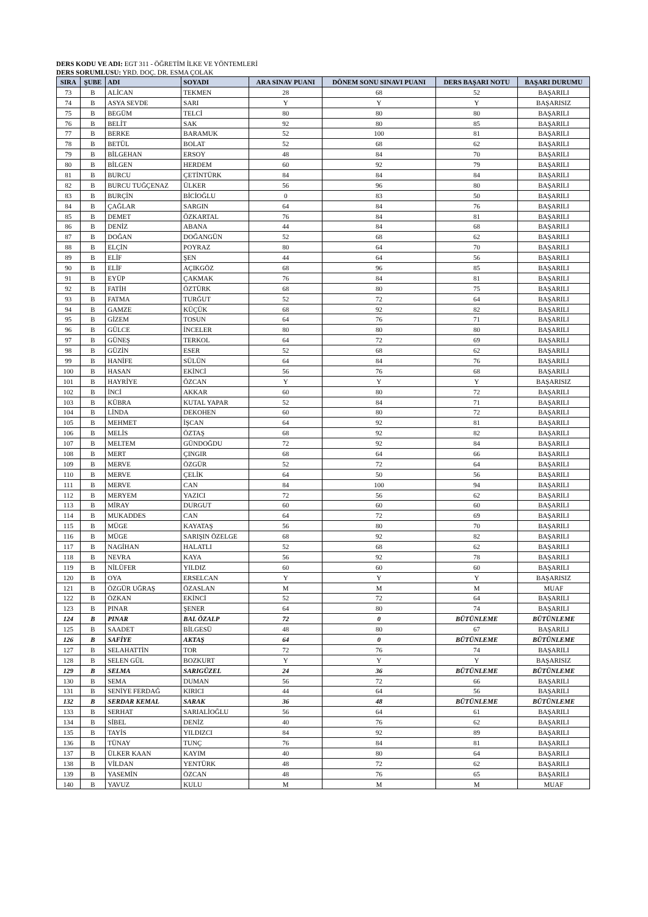DERS KODU VE ADI: EGT 311 - ÖĞRETİM İLKE VE YÖNTEMLERİ
DERS SORUMLUSU: YRD. DOÇ. DR. ESMA ÇOLAK
| SIRA | ŞUBE | ADI | SOYADI | ARA SINAV PUANI | DÖNEM SONU SINAVI PUANI | DERS BAŞARI NOTU | BAŞARI DURUMU |
| --- | --- | --- | --- | --- | --- | --- | --- |
| 73 | B | ALİCAN | TEKMEN | 28 | 68 | 52 | BAŞARILI |
| 74 | B | ASYA SEVDE | SARI | Y | Y | Y | BAŞARISIZ |
| 75 | B | BEGÜM | TELCİ | 80 | 80 | 80 | BAŞARILI |
| 76 | B | BELİT | SAK | 92 | 80 | 85 | BAŞARILI |
| 77 | B | BERKE | BARAMUK | 52 | 100 | 81 | BAŞARILI |
| 78 | B | BETÜL | BOLAT | 52 | 68 | 62 | BAŞARILI |
| 79 | B | BİLGEHAN | ERSOY | 48 | 84 | 70 | BAŞARILI |
| 80 | B | BİLGEN | HERDEM | 60 | 92 | 79 | BAŞARILI |
| 81 | B | BURCU | ÇETİNTÜRK | 84 | 84 | 84 | BAŞARILI |
| 82 | B | BURCU TUĞÇENAZ | ÜLKER | 56 | 96 | 80 | BAŞARILI |
| 83 | B | BURÇİN | BİCİOĞLU | 0 | 83 | 50 | BAŞARILI |
| 84 | B | ÇAĞLAR | SARGIN | 64 | 84 | 76 | BAŞARILI |
| 85 | B | DEMET | ÖZKARTAL | 76 | 84 | 81 | BAŞARILI |
| 86 | B | DENİZ | ABANA | 44 | 84 | 68 | BAŞARILI |
| 87 | B | DOĞAN | DOĞANGÜN | 52 | 68 | 62 | BAŞARILI |
| 88 | B | ELÇİN | POYRAZ | 80 | 64 | 70 | BAŞARILI |
| 89 | B | ELİF | ŞEN | 44 | 64 | 56 | BAŞARILI |
| 90 | B | ELİF | AÇIKGÖZ | 68 | 96 | 85 | BAŞARILI |
| 91 | B | EYÜP | ÇAKMAK | 76 | 84 | 81 | BAŞARILI |
| 92 | B | FATİH | ÖZTÜRK | 68 | 80 | 75 | BAŞARILI |
| 93 | B | FATMA | TURĞUT | 52 | 72 | 64 | BAŞARILI |
| 94 | B | GAMZE | KÜÇÜK | 68 | 92 | 82 | BAŞARILI |
| 95 | B | GİZEM | TOSUN | 64 | 76 | 71 | BAŞARILI |
| 96 | B | GÜLCE | İNCELER | 80 | 80 | 80 | BAŞARILI |
| 97 | B | GÜNEŞ | TERKOL | 64 | 72 | 69 | BAŞARILI |
| 98 | B | GÜZİN | ESER | 52 | 68 | 62 | BAŞARILI |
| 99 | B | HANİFE | SÜLÜN | 64 | 84 | 76 | BAŞARILI |
| 100 | B | HASAN | EKİNCİ | 56 | 76 | 68 | BAŞARILI |
| 101 | B | HAYRİYE | ÖZCAN | Y | Y | Y | BAŞARISIZ |
| 102 | B | İNCİ | AKKAR | 60 | 80 | 72 | BAŞARILI |
| 103 | B | KÜBRA | KUTAL YAPAR | 52 | 84 | 71 | BAŞARILI |
| 104 | B | LİNDA | DEKOHEN | 60 | 80 | 72 | BAŞARILI |
| 105 | B | MEHMET | İŞCAN | 64 | 92 | 81 | BAŞARILI |
| 106 | B | MELİS | ÖZTAŞ | 68 | 92 | 82 | BAŞARILI |
| 107 | B | MELTEM | GÜNDOĞDU | 72 | 92 | 84 | BAŞARILI |
| 108 | B | MERT | ÇINGIR | 68 | 64 | 66 | BAŞARILI |
| 109 | B | MERVE | ÖZGÜR | 52 | 72 | 64 | BAŞARILI |
| 110 | B | MERVE | ÇELİK | 64 | 50 | 56 | BAŞARILI |
| 111 | B | MERVE | CAN | 84 | 100 | 94 | BAŞARILI |
| 112 | B | MERYEM | YAZICI | 72 | 56 | 62 | BAŞARILI |
| 113 | B | MİRAY | DURGUT | 60 | 60 | 60 | BAŞARILI |
| 114 | B | MUKADDES | CAN | 64 | 72 | 69 | BAŞARILI |
| 115 | B | MÜGE | KAYATAŞ | 56 | 80 | 70 | BAŞARILI |
| 116 | B | MÜGE | SARIŞIN ÖZELGE | 68 | 92 | 82 | BAŞARILI |
| 117 | B | NAGİHAN | HALATLI | 52 | 68 | 62 | BAŞARILI |
| 118 | B | NEVRA | KAYA | 56 | 92 | 78 | BAŞARILI |
| 119 | B | NİLÜFER | YILDIZ | 60 | 60 | 60 | BAŞARILI |
| 120 | B | OYA | ERSELCAN | Y | Y | Y | BAŞARISIZ |
| 121 | B | ÖZGÜR UĞRAŞ | ÖZASLAN | M | M | M | MUAF |
| 122 | B | ÖZKAN | EKİNCİ | 52 | 72 | 64 | BAŞARILI |
| 123 | B | PINAR | ŞENER | 64 | 80 | 74 | BAŞARILI |
| 124 | B | PINAR | BAL ÖZALP | 72 | 0 | BÜTÜNLEME | BÜTÜNLEME |
| 125 | B | SAADET | BİLGESÜ | 48 | 80 | 67 | BAŞARILI |
| 126 | B | SAFİYE | AKTAŞ | 64 | 0 | BÜTÜNLEME | BÜTÜNLEME |
| 127 | B | SELAHATTİN | TOR | 72 | 76 | 74 | BAŞARILI |
| 128 | B | SELEN GÜL | BOZKURT | Y | Y | Y | BAŞARISIZ |
| 129 | B | SELMA | SARIGÜZEL | 24 | 36 | BÜTÜNLEME | BÜTÜNLEME |
| 130 | B | SEMA | DUMAN | 56 | 72 | 66 | BAŞARILI |
| 131 | B | SENİYE FERDAĞ | KIRICI | 44 | 64 | 56 | BAŞARILI |
| 132 | B | SERDAR KEMAL | SARAK | 36 | 48 | BÜTÜNLEME | BÜTÜNLEME |
| 133 | B | SERHAT | SARIALİOĞLU | 56 | 64 | 61 | BAŞARILI |
| 134 | B | SİBEL | DENİZ | 40 | 76 | 62 | BAŞARILI |
| 135 | B | TAYİS | YILDIZCI | 84 | 92 | 89 | BAŞARILI |
| 136 | B | TÜNAY | TUNÇ | 76 | 84 | 81 | BAŞARILI |
| 137 | B | ÜLKER KAAN | KAYIM | 40 | 80 | 64 | BAŞARILI |
| 138 | B | VİLDAN | YENTÜRK | 48 | 72 | 62 | BAŞARILI |
| 139 | B | YASEMİN | ÖZCAN | 48 | 76 | 65 | BAŞARILI |
| 140 | B | YAVUZ | KULU | M | M | M | MUAF |